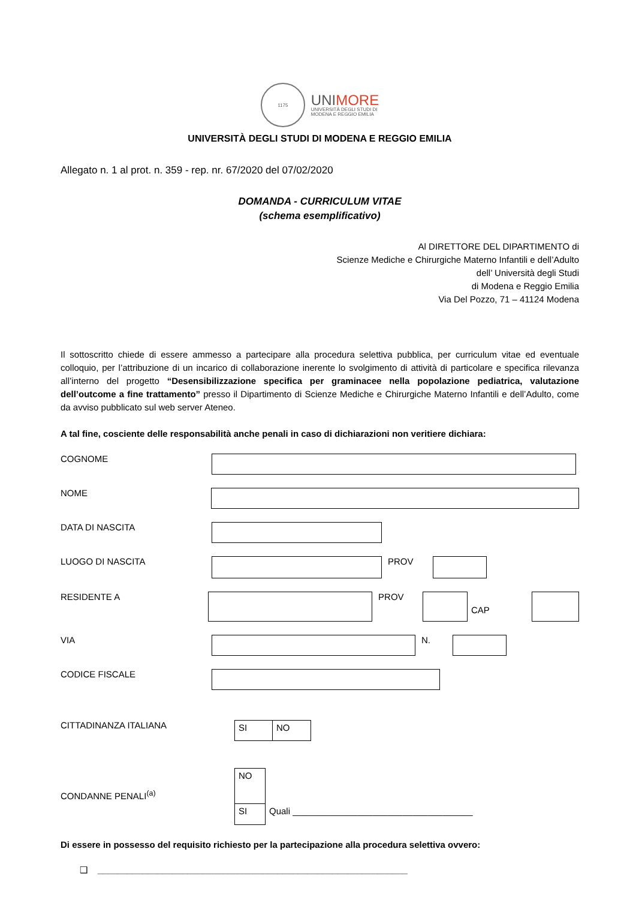1175
UNIMORE
UNIVERSITÀ DEGLI STUDI DI
MODENA E REGGIO EMILIA
UNIVERSITÀ DEGLI STUDI DI MODENA E REGGIO EMILIA
Allegato n. 1 al prot. n. 359 - rep. nr. 67/2020 del 07/02/2020
DOMANDA - CURRICULUM VITAE
(schema esemplificativo)
Al DIRETTORE DEL DIPARTIMENTO di
Scienze Mediche e Chirurgiche Materno Infantili e dell’Adulto
dell’ Università degli Studi
di Modena e Reggio Emilia
Via Del Pozzo, 71 – 41124 Modena
Il sottoscritto chiede di essere ammesso a partecipare alla procedura selettiva pubblica, per curriculum vitae ed eventuale colloquio, per l’attribuzione di un incarico di collaborazione inerente lo svolgimento di attività di particolare e specifica rilevanza all’interno del progetto “Desensibilizzazione specifica per graminacee nella popolazione pediatrica, valutazione dell’outcome a fine trattamento” presso il Dipartimento di Scienze Mediche e Chirurgiche Materno Infantili e dell’Adulto, come da avviso pubblicato sul web server Ateneo.
A tal fine, cosciente delle responsabilità anche penali in caso di dichiarazioni non veritiere dichiara:
COGNOME
NOME
DATA DI NASCITA
LUOGO DI NASCITA PROV
RESIDENTE A PROV
CAP
VIA N.
CODICE FISCALE
CITTADINANZA ITALIANA
SI NO
CONDANNE PENALI<sup>(a)</sup>
NO
SI
Quali ____________________________________
Di essere in possesso del requisito richiesto per la partecipazione alla procedura selettiva ovvero:
❑ ______________________________________________________________